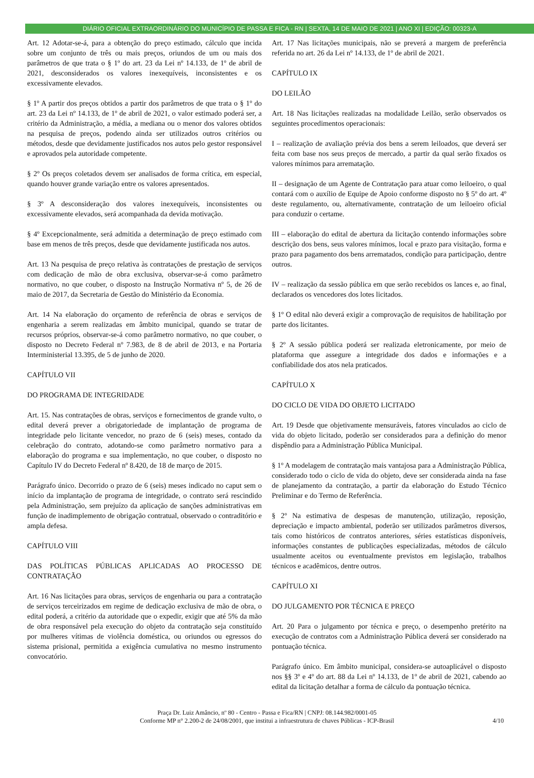DIÁRIO OFICIAL EXTRAORDINÁRIO DO MUNICÍPIO DE PASSA E FICA - RN | SEXTA, 14 DE MAIO DE 2021 | ANO XI | EDIÇÃO: 00323-A
Art. 12 Adotar-se-á, para a obtenção do preço estimado, cálculo que incida sobre um conjunto de três ou mais preços, oriundos de um ou mais dos parâmetros de que trata o § 1º do art. 23 da Lei nº 14.133, de 1º de abril de 2021, desconsiderados os valores inexequíveis, inconsistentes e os excessivamente elevados.
§ 1º A partir dos preços obtidos a partir dos parâmetros de que trata o § 1º do art. 23 da Lei nº 14.133, de 1º de abril de 2021, o valor estimado poderá ser, a critério da Administração, a média, a mediana ou o menor dos valores obtidos na pesquisa de preços, podendo ainda ser utilizados outros critérios ou métodos, desde que devidamente justificados nos autos pelo gestor responsável e aprovados pela autoridade competente.
§ 2º Os preços coletados devem ser analisados de forma crítica, em especial, quando houver grande variação entre os valores apresentados.
§ 3º A desconsideração dos valores inexequíveis, inconsistentes ou excessivamente elevados, será acompanhada da devida motivação.
§ 4º Excepcionalmente, será admitida a determinação de preço estimado com base em menos de três preços, desde que devidamente justificada nos autos.
Art. 13 Na pesquisa de preço relativa às contratações de prestação de serviços com dedicação de mão de obra exclusiva, observar-se-á como parâmetro normativo, no que couber, o disposto na Instrução Normativa nº 5, de 26 de maio de 2017, da Secretaria de Gestão do Ministério da Economia.
Art. 14 Na elaboração do orçamento de referência de obras e serviços de engenharia a serem realizadas em âmbito municipal, quando se tratar de recursos próprios, observar-se-á como parâmetro normativo, no que couber, o disposto no Decreto Federal nº 7.983, de 8 de abril de 2013, e na Portaria Interministerial 13.395, de 5 de junho de 2020.
CAPÍTULO VII
DO PROGRAMA DE INTEGRIDADE
Art. 15. Nas contratações de obras, serviços e fornecimentos de grande vulto, o edital deverá prever a obrigatoriedade de implantação de programa de integridade pelo licitante vencedor, no prazo de 6 (seis) meses, contado da celebração do contrato, adotando-se como parâmetro normativo para a elaboração do programa e sua implementação, no que couber, o disposto no Capítulo IV do Decreto Federal nº 8.420, de 18 de março de 2015.
Parágrafo único. Decorrido o prazo de 6 (seis) meses indicado no caput sem o início da implantação de programa de integridade, o contrato será rescindido pela Administração, sem prejuízo da aplicação de sanções administrativas em função de inadimplemento de obrigação contratual, observado o contraditório e ampla defesa.
CAPÍTULO VIII
DAS POLÍTICAS PÚBLICAS APLICADAS AO PROCESSO DE CONTRATAÇÃO
Art. 16 Nas licitações para obras, serviços de engenharia ou para a contratação de serviços terceirizados em regime de dedicação exclusiva de mão de obra, o edital poderá, a critério da autoridade que o expedir, exigir que até 5% da mão de obra responsável pela execução do objeto da contratação seja constituído por mulheres vítimas de violência doméstica, ou oriundos ou egressos do sistema prisional, permitida a exigência cumulativa no mesmo instrumento convocatório.
Art. 17 Nas licitações municipais, não se preverá a margem de preferência referida no art. 26 da Lei nº 14.133, de 1º de abril de 2021.
CAPÍTULO IX
DO LEILÃO
Art. 18 Nas licitações realizadas na modalidade Leilão, serão observados os seguintes procedimentos operacionais:
I – realização de avaliação prévia dos bens a serem leiloados, que deverá ser feita com base nos seus preços de mercado, a partir da qual serão fixados os valores mínimos para arrematação.
II – designação de um Agente de Contratação para atuar como leiloeiro, o qual contará com o auxílio de Equipe de Apoio conforme disposto no § 5º do art. 4º deste regulamento, ou, alternativamente, contratação de um leiloeiro oficial para conduzir o certame.
III – elaboração do edital de abertura da licitação contendo informações sobre descrição dos bens, seus valores mínimos, local e prazo para visitação, forma e prazo para pagamento dos bens arrematados, condição para participação, dentre outros.
IV – realização da sessão pública em que serão recebidos os lances e, ao final, declarados os vencedores dos lotes licitados.
§ 1º O edital não deverá exigir a comprovação de requisitos de habilitação por parte dos licitantes.
§ 2º A sessão pública poderá ser realizada eletronicamente, por meio de plataforma que assegure a integridade dos dados e informações e a confiabilidade dos atos nela praticados.
CAPÍTULO X
DO CICLO DE VIDA DO OBJETO LICITADO
Art. 19 Desde que objetivamente mensuráveis, fatores vinculados ao ciclo de vida do objeto licitado, poderão ser considerados para a definição do menor dispêndio para a Administração Pública Municipal.
§ 1º A modelagem de contratação mais vantajosa para a Administração Pública, considerado todo o ciclo de vida do objeto, deve ser considerada ainda na fase de planejamento da contratação, a partir da elaboração do Estudo Técnico Preliminar e do Termo de Referência.
§ 2º Na estimativa de despesas de manutenção, utilização, reposição, depreciação e impacto ambiental, poderão ser utilizados parâmetros diversos, tais como históricos de contratos anteriores, séries estatísticas disponíveis, informações constantes de publicações especializadas, métodos de cálculo usualmente aceitos ou eventualmente previstos em legislação, trabalhos técnicos e acadêmicos, dentre outros.
CAPÍTULO XI
DO JULGAMENTO POR TÉCNICA E PREÇO
Art. 20 Para o julgamento por técnica e preço, o desempenho pretérito na execução de contratos com a Administração Pública deverá ser considerado na pontuação técnica.
Parágrafo único. Em âmbito municipal, considera-se autoaplicável o disposto nos §§ 3º e 4º do art. 88 da Lei nº 14.133, de 1º de abril de 2021, cabendo ao edital da licitação detalhar a forma de cálculo da pontuação técnica.
Praça Dr. Luiz Amâncio, nº 80 - Centro - Passa e Fica/RN | CNPJ: 08.144.982/0001-05
Conforme MP n° 2.200-2 de 24/08/2001, que institui a infraestrutura de chaves Públicas - ICP-Brasil
4/10